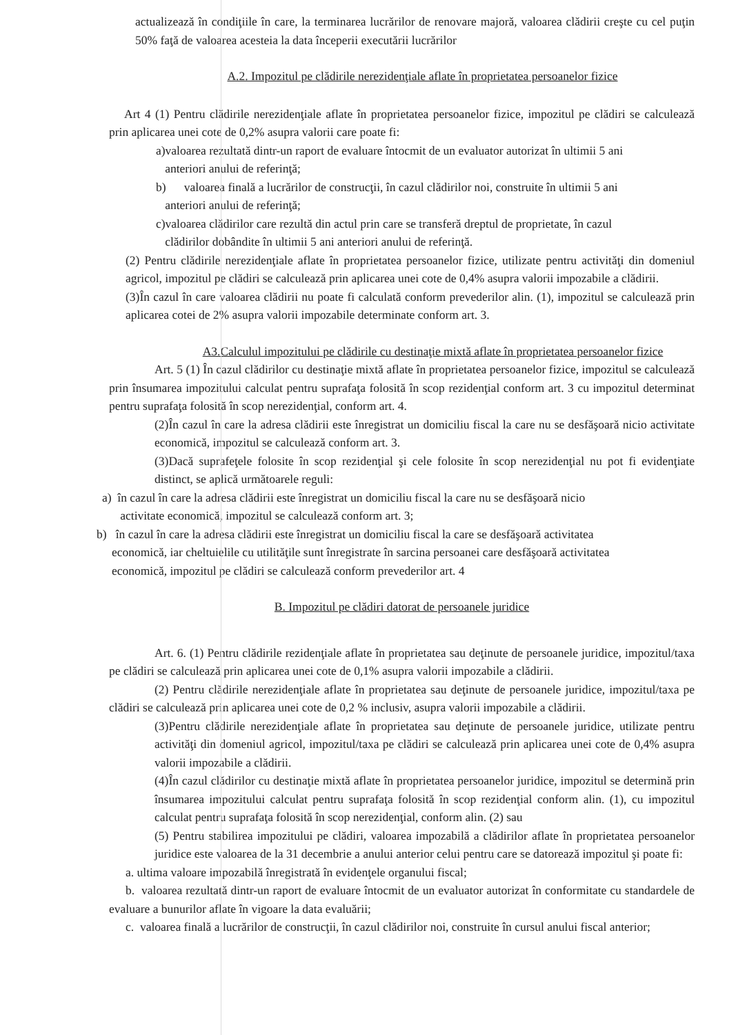actualizează în condiţiile în care, la terminarea lucrărilor de renovare majoră, valoarea clădirii creşte cu cel puţin 50% faţă de valoarea acesteia la data începerii executării lucrărilor
A.2. Impozitul pe clădirile nerezidenţiale aflate în proprietatea persoanelor fizice
Art 4 (1) Pentru clădirile nerezidenţiale aflate în proprietatea persoanelor fizice, impozitul pe clădiri se calculează prin aplicarea unei cote de 0,2% asupra valorii care poate fi:
a)valoarea rezultată dintr-un raport de evaluare întocmit de un evaluator autorizat în ultimii 5 ani
anteriori anului de referinţă;
b) valoarea finală a lucrărilor de construcţii, în cazul clădirilor noi, construite în ultimii 5 ani
anteriori anului de referinţă;
c)valoarea clădirilor care rezultă din actul prin care se transferă dreptul de proprietate, în cazul
clădirilor dobândite în ultimii 5 ani anteriori anului de referinţă.
(2) Pentru clădirile nerezidenţiale aflate în proprietatea persoanelor fizice, utilizate pentru activităţi din domeniul agricol, impozitul pe clădiri se calculează prin aplicarea unei cote de 0,4% asupra valorii impozabile a clădirii.
(3)În cazul în care valoarea clădirii nu poate fi calculată conform prevederilor alin. (1), impozitul se calculează prin aplicarea cotei de 2% asupra valorii impozabile determinate conform art. 3.
A3.Calculul impozitului pe clădirile cu destinaţie mixtă aflate în proprietatea persoanelor fizice
Art. 5 (1) În cazul clădirilor cu destinaţie mixtă aflate în proprietatea persoanelor fizice, impozitul se calculează prin însumarea impozitului calculat pentru suprafaţa folosită în scop rezidenţial conform art. 3 cu impozitul determinat pentru suprafaţa folosită în scop nerezidenţial, conform art. 4.
(2)În cazul în care la adresa clădirii este înregistrat un domiciliu fiscal la care nu se desfăşoară nicio activitate economică, impozitul se calculează conform art. 3.
(3)Dacă suprafeţele folosite în scop rezidenţial şi cele folosite în scop nerezidenţial nu pot fi evidenţiate distinct, se aplică următoarele reguli:
a) în cazul în care la adresa clădirii este înregistrat un domiciliu fiscal la care nu se desfăşoară nicio
activitate economică, impozitul se calculează conform art. 3;
b) în cazul în care la adresa clădirii este înregistrat un domiciliu fiscal la care se desfăşoară activitatea
economică, iar cheltuielile cu utilităţile sunt înregistrate în sarcina persoanei care desfăşoară activitatea
economică, impozitul pe clădiri se calculează conform prevederilor art. 4
B. Impozitul pe clădiri datorat de persoanele juridice
Art. 6. (1) Pentru clădirile rezidenţiale aflate în proprietatea sau deţinute de persoanele juridice, impozitul/taxa pe clădiri se calculează prin aplicarea unei cote de 0,1% asupra valorii impozabile a clădirii.
(2) Pentru clădirile nerezidenţiale aflate în proprietatea sau deţinute de persoanele juridice, impozitul/taxa pe clădiri se calculează prin aplicarea unei cote de 0,2 % inclusiv, asupra valorii impozabile a clădirii.
(3)Pentru clădirile nerezidenţiale aflate în proprietatea sau deţinute de persoanele juridice, utilizate pentru activităţi din domeniul agricol, impozitul/taxa pe clădiri se calculează prin aplicarea unei cote de 0,4% asupra valorii impozabile a clădirii.
(4)În cazul clădirilor cu destinaţie mixtă aflate în proprietatea persoanelor juridice, impozitul se determină prin însumarea impozitului calculat pentru suprafaţa folosită în scop rezidenţial conform alin. (1), cu impozitul calculat pentru suprafaţa folosită în scop nerezidenţial, conform alin. (2) sau
(5) Pentru stabilirea impozitului pe clădiri, valoarea impozabilă a clădirilor aflate în proprietatea persoanelor juridice este valoarea de la 31 decembrie a anului anterior celui pentru care se datorează impozitul şi poate fi:
a. ultima valoare impozabilă înregistrată în evidenţele organului fiscal;
b. valoarea rezultată dintr-un raport de evaluare întocmit de un evaluator autorizat în conformitate cu standardele de evaluare a bunurilor aflate în vigoare la data evaluării;
c. valoarea finală a lucrărilor de construcţii, în cazul clădirilor noi, construite în cursul anului fiscal anterior;